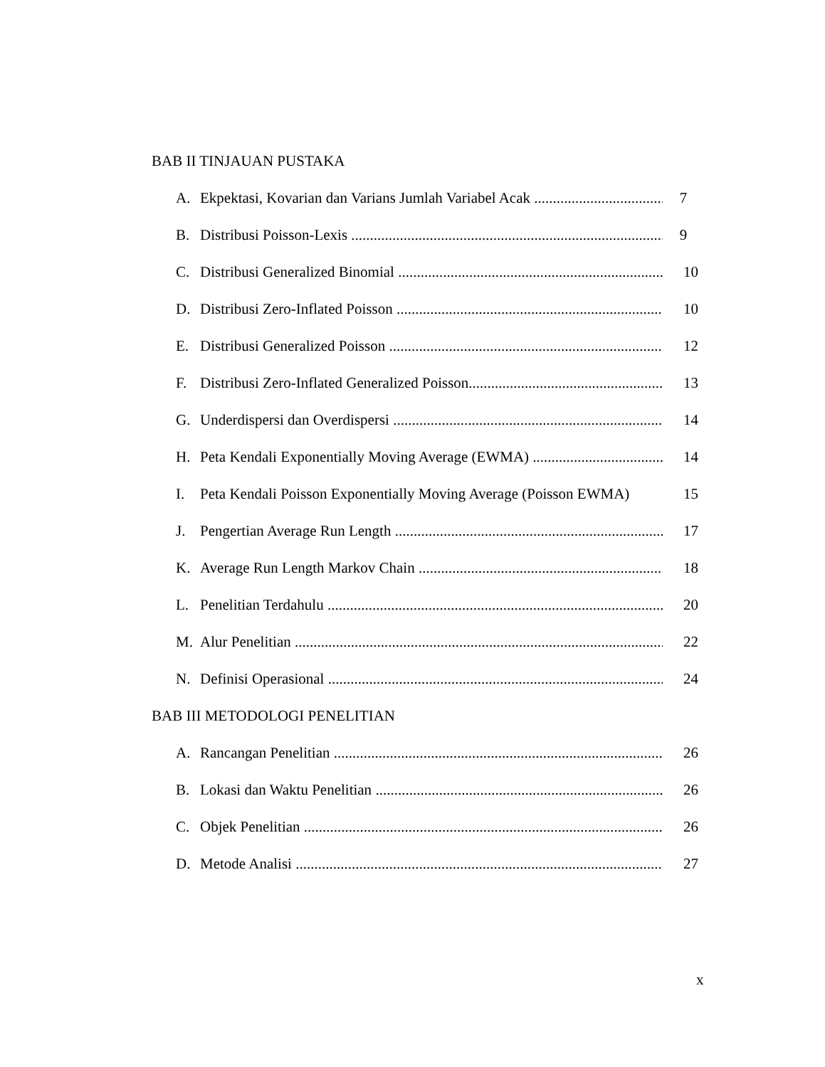BAB II TINJAUAN PUSTAKA
A. Ekpektasi, Kovarian dan Varians Jumlah Variabel Acak 7
B. Distribusi Poisson-Lexis 9
C. Distribusi Generalized Binomial 10
D. Distribusi Zero-Inflated Poisson 10
E. Distribusi Generalized Poisson 12
F. Distribusi Zero-Inflated Generalized Poisson 13
G. Underdispersi dan Overdispersi 14
H. Peta Kendali Exponentially Moving Average (EWMA) 14
I. Peta Kendali Poisson Exponentially Moving Average (Poisson EWMA) 15
J. Pengertian Average Run Length 17
K. Average Run Length Markov Chain 18
L. Penelitian Terdahulu 20
M. Alur Penelitian 22
N. Definisi Operasional 24
BAB III METODOLOGI PENELITIAN
A. Rancangan Penelitian 26
B. Lokasi dan Waktu Penelitian 26
C. Objek Penelitian 26
D. Metode Analisi 27
x